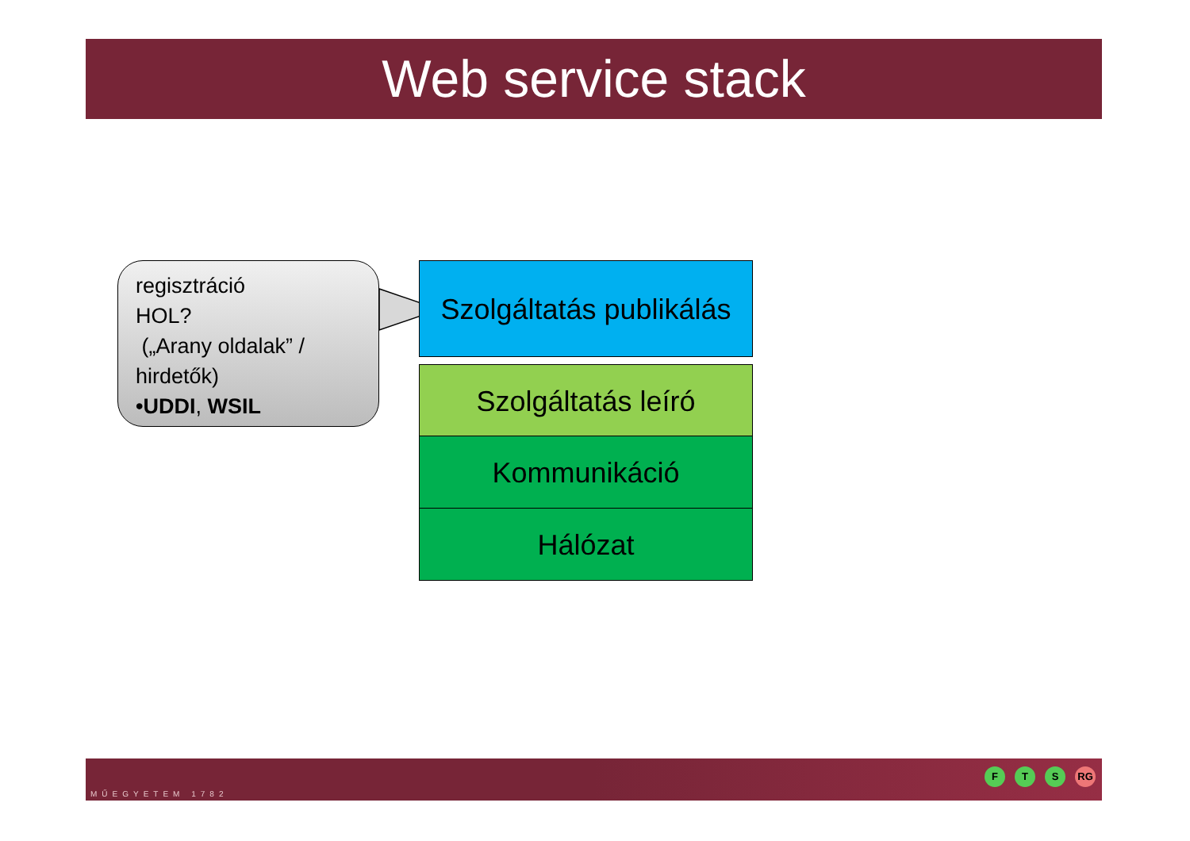Web service stack
regisztráció
HOL?
(„Arany oldalak” /
hirdetők)
•UDDI, WSIL
Szolgáltatás publikálás
Szolgáltatás leíró
Kommunikáció
Hálózat
MŰEGYETEM 1782
F T S RG